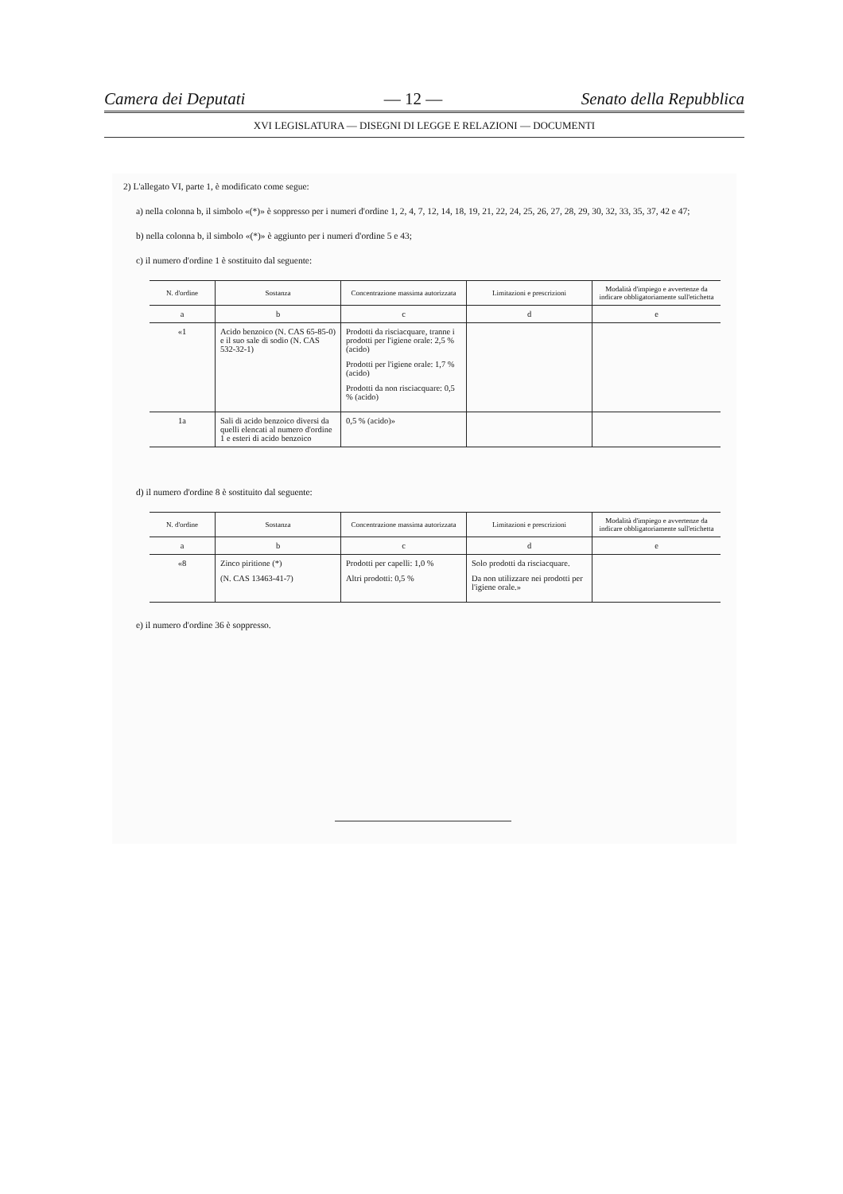Camera dei Deputati — 12 — Senato della Repubblica
XVI LEGISLATURA — DISEGNI DI LEGGE E RELAZIONI — DOCUMENTI
2) L'allegato VI, parte 1, è modificato come segue:
a) nella colonna b, il simbolo «(*)» è soppresso per i numeri d'ordine 1, 2, 4, 7, 12, 14, 18, 19, 21, 22, 24, 25, 26, 27, 28, 29, 30, 32, 33, 35, 37, 42 e 47;
b) nella colonna b, il simbolo «(*)» è aggiunto per i numeri d'ordine 5 e 43;
c) il numero d'ordine 1 è sostituito dal seguente:
| N. d'ordine | Sostanza | Concentrazione massima autorizzata | Limitazioni e prescrizioni | Modalità d'impiego e avvertenze da indicare obbligatoriamente sull'etichetta |
| --- | --- | --- | --- | --- |
| a | b | c | d | e |
| «1 | Acido benzoico (N. CAS 65-85-0) e il suo sale di sodio (N. CAS 532-32-1) | Prodotti da risciacquare, tranne i prodotti per l'igiene orale: 2,5 % (acido) Prodotti per l'igiene orale: 1,7 % (acido) Prodotti da non risciacquare: 0,5 % (acido) | | |
| 1a | Sali di acido benzoico diversi da quelli elencati al numero d'ordine 1 e esteri di acido benzoico | 0,5 % (acido)» | | |
d) il numero d'ordine 8 è sostituito dal seguente:
| N. d'ordine | Sostanza | Concentrazione massima autorizzata | Limitazioni e prescrizioni | Modalità d'impiego e avvertenze da indicare obbligatoriamente sull'etichetta |
| --- | --- | --- | --- | --- |
| a | b | c | d | e |
| «8 | Zinco piritione (*) (N. CAS 13463-41-7) | Prodotti per capelli: 1,0 % Altri prodotti: 0,5 % | Solo prodotti da risciacquare. Da non utilizzare nei prodotti per l'igiene orale.» | |
e) il numero d'ordine 36 è soppresso.